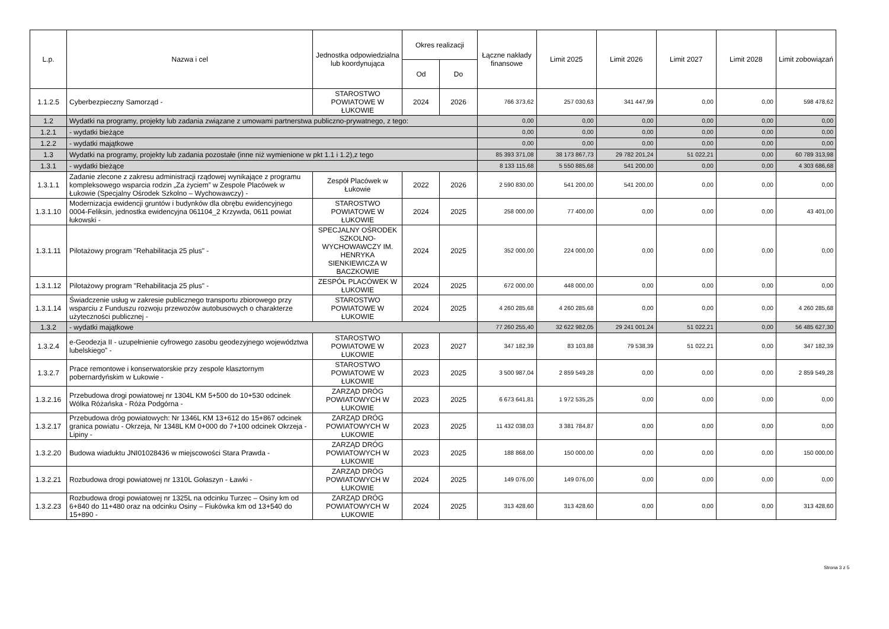| L.p. | Nazwa i cel | Jednostka odpowiedzialna lub koordynująca | Okres realizacji | | Łączne nakłady finansowe | Limit 2025 | Limit 2026 | Limit 2027 | Limit 2028 | Limit zobowiązań |
| --- | --- | --- | --- | --- | --- | --- | --- | --- | --- | --- |
| | | | Od | Do | | | | | | |
| 1.1.2.5 | Cyberbezpieczny Samorząd - | STAROSTWO POWIATOWE W ŁUKOWIE | 2024 | 2026 | 766 373,62 | 257 030,63 | 341 447,99 | 0,00 | 0,00 | 598 478,62 |
| 1.2 | Wydatki na programy, projekty lub zadania związane z umowami partnerstwa publiczno-prywatnego, z tego: | | | | 0,00 | 0,00 | 0,00 | 0,00 | 0,00 | 0,00 |
| 1.2.1 | - wydatki bieżące | | | | 0,00 | 0,00 | 0,00 | 0,00 | 0,00 | 0,00 |
| 1.2.2 | - wydatki majątkowe | | | | 0,00 | 0,00 | 0,00 | 0,00 | 0,00 | 0,00 |
| 1.3 | Wydatki na programy, projekty lub zadania pozostałe (inne niż wymienione w pkt 1.1 i 1.2),z tego | | | | 85 393 371,08 | 38 173 867,73 | 29 782 201,24 | 51 022,21 | 0,00 | 60 789 313,98 |
| 1.3.1 | - wydatki bieżące | | | | 8 133 115,68 | 5 550 885,68 | 541 200,00 | 0,00 | 0,00 | 4 303 686,68 |
| 1.3.1.1 | Zadanie zlecone z zakresu administracji rządowej wynikające z programu kompleksowego wsparcia rodzin „Za życiem” w Zespole Placówek w Łukowie (Specjalny Ośrodek Szkolno – Wychowawczy) - | Zespół Placówek w Łukowie | 2022 | 2026 | 2 590 830,00 | 541 200,00 | 541 200,00 | 0,00 | 0,00 | 0,00 |
| 1.3.1.10 | Modernizacja ewidencji gruntów i budynków dla obrębu ewidencyjnego 0004-Feliksin, jednostka ewidencyjna 061104_2 Krzywda, 0611 powiat łukowski - | STAROSTWO POWIATOWE W ŁUKOWIE | 2024 | 2025 | 258 000,00 | 77 400,00 | 0,00 | 0,00 | 0,00 | 43 401,00 |
| 1.3.1.11 | Pilotażowy program "Rehabilitacja 25 plus" - | SPECJALNY OŚRODEK SZKOLNO-WYCHOWAWCZY IM. HENRYKA SIENKIEWICZA W BACZKOWIE | 2024 | 2025 | 352 000,00 | 224 000,00 | 0,00 | 0,00 | 0,00 | 0,00 |
| 1.3.1.12 | Pilotażowy program "Rehabilitacja 25 plus" - | ZESPÓŁ PLACÓWEK W ŁUKOWIE | 2024 | 2025 | 672 000,00 | 448 000,00 | 0,00 | 0,00 | 0,00 | 0,00 |
| 1.3.1.14 | Świadczenie usług w zakresie publicznego transportu zbiorowego przy wsparciu z Funduszu rozwoju przewozów autobusowych o charakterze użyteczności publicznej - | STAROSTWO POWIATOWE W ŁUKOWIE | 2024 | 2025 | 4 260 285,68 | 4 260 285,68 | 0,00 | 0,00 | 0,00 | 4 260 285,68 |
| 1.3.2 | - wydatki majątkowe | | | | 77 260 255,40 | 32 622 982,05 | 29 241 001,24 | 51 022,21 | 0,00 | 56 485 627,30 |
| 1.3.2.4 | e-Geodezja II - uzupełnienie cyfrowego zasobu geodezyjnego województwa lubelskiego” - | STAROSTWO POWIATOWE W ŁUKOWIE | 2023 | 2027 | 347 182,39 | 83 103,88 | 79 538,39 | 51 022,21 | 0,00 | 347 182,39 |
| 1.3.2.7 | Prace remontowe i konserwatorskie przy zespole klasztornym pobernardyńskim w Łukowie - | STAROSTWO POWIATOWE W ŁUKOWIE | 2023 | 2025 | 3 500 987,04 | 2 859 549,28 | 0,00 | 0,00 | 0,00 | 2 859 549,28 |
| 1.3.2.16 | Przebudowa drogi powiatowej nr 1304L KM 5+500 do 10+530 odcinek Wólka Różańska - Róża Podgórna - | ZARZĄD DRÓG POWIATOWYCH W ŁUKOWIE | 2023 | 2025 | 6 673 641,81 | 1 972 535,25 | 0,00 | 0,00 | 0,00 | 0,00 |
| 1.3.2.17 | Przebudowa dróg powiatowych: Nr 1346L KM 13+612 do 15+867 odcinek granica powiatu - Okrzeja, Nr 1348L KM 0+000 do 7+100 odcinek Okrzeja - Lipiny - | ZARZĄD DRÓG POWIATOWYCH W ŁUKOWIE | 2023 | 2025 | 11 432 038,03 | 3 381 784,87 | 0,00 | 0,00 | 0,00 | 0,00 |
| 1.3.2.20 | Budowa wiaduktu JNI01028436 w miejscowości Stara Prawda - | ZARZĄD DRÓG POWIATOWYCH W ŁUKOWIE | 2023 | 2025 | 188 868,00 | 150 000,00 | 0,00 | 0,00 | 0,00 | 150 000,00 |
| 1.3.2.21 | Rozbudowa drogi powiatowej nr 1310L Gołaszyn - Ławki - | ZARZĄD DRÓG POWIATOWYCH W ŁUKOWIE | 2024 | 2025 | 149 076,00 | 149 076,00 | 0,00 | 0,00 | 0,00 | 0,00 |
| 1.3.2.23 | Rozbudowa drogi powiatowej nr 1325L na odcinku Turzec – Osiny km od 6+840 do 11+480 oraz na odcinku Osiny – Fiukówka km od 13+540 do 15+890 - | ZARZĄD DRÓG POWIATOWYCH W ŁUKOWIE | 2024 | 2025 | 313 428,60 | 313 428,60 | 0,00 | 0,00 | 0,00 | 313 428,60 |
Strona 3 z 5